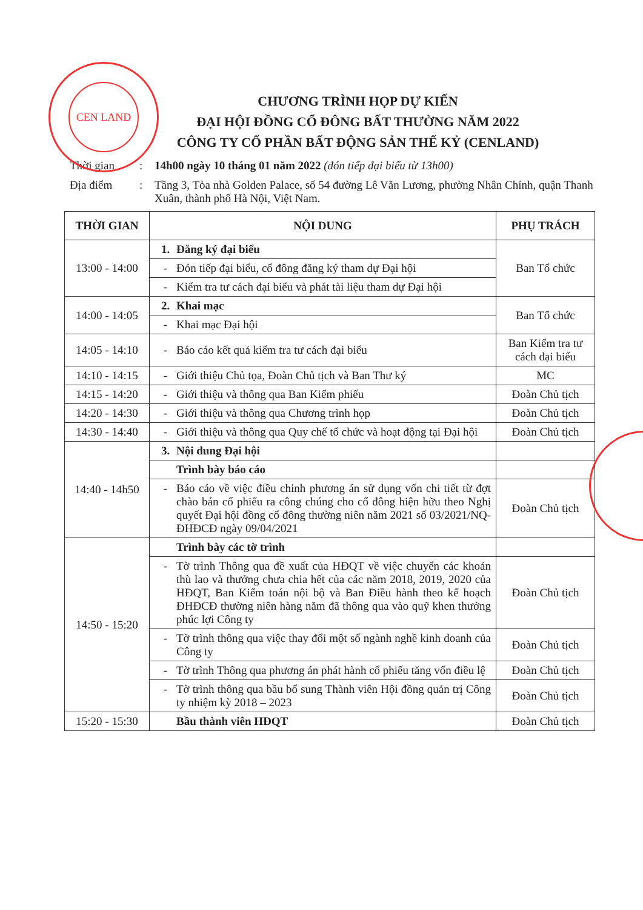CEN LAND
CHƯƠNG TRÌNH HỌP DỰ KIẾN
ĐẠI HỘI ĐỒNG CỔ ĐÔNG BẤT THƯỜNG NĂM 2022
CÔNG TY CỔ PHẦN BẤT ĐỘNG SẢN THẾ KỶ (CENLAND)
Thời gian: 14h00 ngày 10 tháng 01 năm 2022 (đón tiếp đại biểu từ 13h00)
Địa điểm: Tầng 3, Tòa nhà Golden Palace, số 54 đường Lê Văn Lương, phường Nhân Chính, quận Thanh Xuân, thành phố Hà Nội, Việt Nam.
| THỜI GIAN | NỘI DUNG | PHỤ TRÁCH |
| --- | --- | --- |
| 13:00 - 14:00 | 1. Đăng ký đại biểu | Ban Tổ chức |
| | - Đón tiếp đại biểu, cổ đông đăng ký tham dự Đại hội | |
| | - Kiểm tra tư cách đại biểu và phát tài liệu tham dự Đại hội | |
| 14:00 - 14:05 | 2. Khai mạc | Ban Tổ chức |
| | - Khai mạc Đại hội | |
| 14:05 - 14:10 | - Báo cáo kết quả kiểm tra tư cách đại biểu | Ban Kiểm tra tư cách đại biểu |
| 14:10 - 14:15 | - Giới thiệu Chủ tọa, Đoàn Chủ tịch và Ban Thư ký | MC |
| 14:15 - 14:20 | - Giới thiệu và thông qua Ban Kiểm phiếu | Đoàn Chủ tịch |
| 14:20 - 14:30 | - Giới thiệu và thông qua Chương trình họp | Đoàn Chủ tịch |
| 14:30 - 14:40 | - Giới thiệu và thông qua Quy chế tổ chức và hoạt động tại Đại hội | Đoàn Chủ tịch |
| 14:40 - 14h50 | 3. Nội dung Đại hội | |
| | Trình bày báo cáo | |
| | - Báo cáo về việc điều chỉnh phương án sử dụng vốn chi tiết từ đợt chào bán cổ phiếu ra công chúng cho cổ đông hiện hữu theo Nghị quyết Đại hội đồng cổ đông thường niên năm 2021 số 03/2021/NQ-ĐHĐCĐ ngày 09/04/2021 | Đoàn Chủ tịch |
| 14:50 - 15:20 | Trình bày các tờ trình | |
| | - Tờ trình Thông qua đề xuất của HĐQT về việc chuyển các khoản thù lao và thưởng chưa chia hết của các năm 2018, 2019, 2020 của HĐQT, Ban Kiểm toán nội bộ và Ban Điều hành theo kế hoạch ĐHĐCĐ thường niên hàng năm đã thông qua vào quỹ khen thưởng phúc lợi Công ty | Đoàn Chủ tịch |
| | - Tờ trình thông qua việc thay đổi một số ngành nghề kinh doanh của Công ty | Đoàn Chủ tịch |
| | - Tờ trình Thông qua phương án phát hành cổ phiếu tăng vốn điều lệ | Đoàn Chủ tịch |
| | - Tờ trình thông qua bầu bổ sung Thành viên Hội đồng quản trị Công ty nhiệm kỳ 2018 – 2023 | Đoàn Chủ tịch |
| 15:20 - 15:30 | Bầu thành viên HĐQT | Đoàn Chủ tịch |